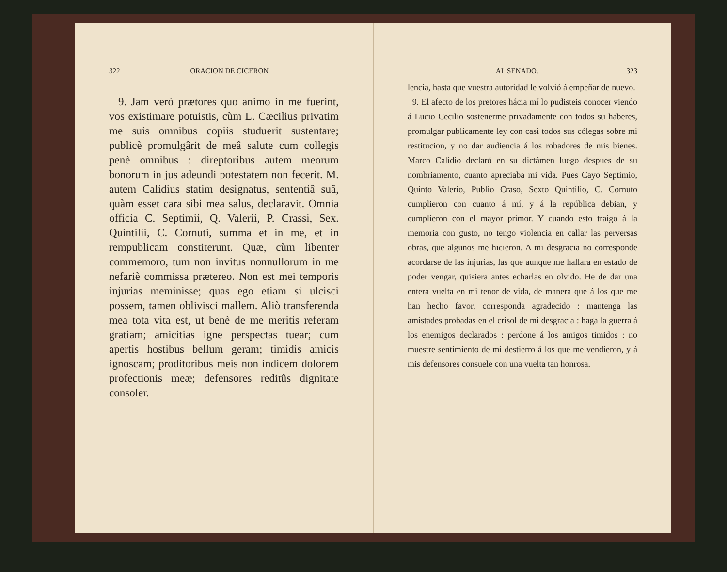322 ORACION DE CICERON
9. Jam verò prætores quo animo in me fuerint, vos existimare potuistis, cùm L. Cæcilius privatim me suis omnibus copiis studuerit sustentare; publicè promulgârit de meâ salute cum collegis penè omnibus : direptoribus autem meorum bonorum in jus adeundi potestatem non fecerit. M. autem Calidius statim designatus, sententiâ suâ, quàm esset cara sibi mea salus, declaravit. Omnia officia C. Septimii, Q. Valerii, P. Crassi, Sex. Quintilii, C. Cornuti, summa et in me, et in rempublicam constiterunt. Quæ, cùm libenter commemoro, tum non invitus nonnullorum in me nefariè commissa prætereo. Non est mei temporis injurias meminisse; quas ego etiam si ulcisci possem, tamen oblivisci mallem. Aliò transferenda mea tota vita est, ut benè de me meritis referam gratiam; amicitias igne perspectas tuear; cum apertis hostibus bellum geram; timidis amicis ignoscam; proditoribus meis non indicem dolorem profectionis meæ; defensores reditûs dignitate consoler.
AL SENADO. 323
lencia, hasta que vuestra autoridad le volvió á empeñar de nuevo.
9. El afecto de los pretores hácia mí lo pudisteis conocer viendo á Lucio Cecilio sostenerme privadamente con todos su haberes, promulgar publicamente ley con casi todos sus cólegas sobre mi restitucion, y no dar audiencia á los robadores de mis bienes. Marco Calidio declaró en su dictámen luego despues de su nombriamento, cuanto apreciaba mi vida. Pues Cayo Septimio, Quinto Valerio, Publio Craso, Sexto Quintilio, C. Cornuto cumplieron con cuanto á mí, y á la república debian, y cumplieron con el mayor primor. Y cuando esto traigo á la memoria con gusto, no tengo violencia en callar las perversas obras, que algunos me hicieron. A mi desgracia no corresponde acordarse de las injurias, las que aunque me hallara en estado de poder vengar, quisiera antes echarlas en olvido. He de dar una entera vuelta en mi tenor de vida, de manera que á los que me han hecho favor, corresponda agradecido : mantenga las amistades probadas en el crisol de mi desgracia : haga la guerra á los enemigos declarados : perdone á los amigos timidos : no muestre sentimiento de mi destierro á los que me vendieron, y á mis defensores consuele con una vuelta tan honrosa.